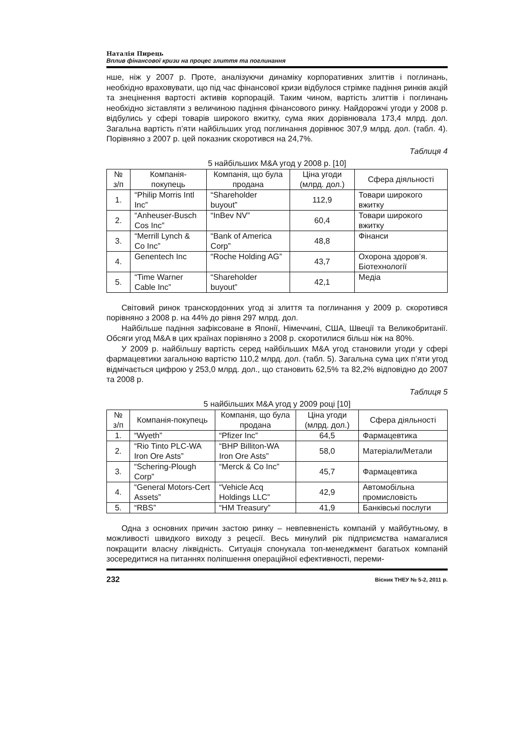Наталія Пирець
Вплив фінансової кризи на процес злиття та поглинання
нше, ніж у 2007 р. Проте, аналізуючи динаміку корпоративних злиттів і поглинань, необхідно враховувати, що під час фінансової кризи відбулося стрімке падіння ринків акцій та знецінення вартості активів корпорацій. Таким чином, вартість злиттів і поглинань необхідно зіставляти з величиною падіння фінансового ринку. Найдорожчі угоди у 2008 р. відбулись у сфері товарів широкого вжитку, сума яких дорівнювала 173,4 млрд. дол. Загальна вартість п’яти найбільших угод поглинання дорівнює 307,9 млрд. дол. (табл. 4). Порівняно з 2007 р. цей показник скоротився на 24,7%.
Таблиця 4
5 найбільших M&A угод у 2008 р. [10]
| № з/п | Компанія-покупець | Компанія, що була продана | Ціна угоди (млрд. дол.) | Сфера діяльності |
| --- | --- | --- | --- | --- |
| 1. | “Philip Morris Intl Inc” | “Shareholder buyout” | 112,9 | Товари широкого вжитку |
| 2. | “Anheuser-Busch Cos Inc” | “InBev NV” | 60,4 | Товари широкого вжитку |
| 3. | “Merrill Lynch & Co Inc” | “Bank of America Corp” | 48,8 | Фінанси |
| 4. | Genentech Inc | “Roche Holding AG” | 43,7 | Охорона здоров’я. Біотехнології |
| 5. | “Time Warner Cable Inc” | “Shareholder buyout” | 42,1 | Медіа |
Світовий ринок транскордонних угод зі злиття та поглинання у 2009 р. скоротився порівняно з 2008 р. на 44% до рівня 297 млрд. дол.
Найбільше падіння зафіксоване в Японії, Німеччині, США, Швеції та Великобританії. Обсяги угод M&A в цих країнах порівняно з 2008 р. скоротилися більш ніж на 80%.
У 2009 р. найбільшу вартість серед найбільших M&A угод становили угоди у сфері фармацевтики загальною вартістю 110,2 млрд. дол. (табл. 5). Загальна сума цих п’яти угод відмічається цифрою у 253,0 млрд. дол., що становить 62,5% та 82,2% відповідно до 2007 та 2008 р.
Таблиця 5
5 найбільших M&A угод у 2009 році [10]
| № з/п | Компанія-покупець | Компанія, що була продана | Ціна угоди (млрд. дол.) | Сфера діяльності |
| --- | --- | --- | --- | --- |
| 1. | “Wyeth” | “Pfizer Inc” | 64,5 | Фармацевтика |
| 2. | “Rio Tinto PLC-WA Iron Ore Asts” | “BHP Billiton-WA Iron Ore Asts” | 58,0 | Матеріали/Метали |
| 3. | “Schering-Plough Corp” | “Merck & Co Inc” | 45,7 | Фармацевтика |
| 4. | “General Motors-Cert Assets” | “Vehicle Acq Holdings LLC” | 42,9 | Автомобільна промисловість |
| 5. | “RBS” | “HM Treasury” | 41,9 | Банківські послуги |
Одна з основних причин застою ринку – невпевненість компаній у майбутньому, в можливості швидкого виходу з рецесії. Весь минулий рік підприємства намагалися покращити власну ліквідність. Ситуація спонукала топ-менеджмент багатьох компаній зосередитися на питаннях поліпшення операційної ефективності, переми-
232 Вісник ТНЕУ № 5-2, 2011 р.